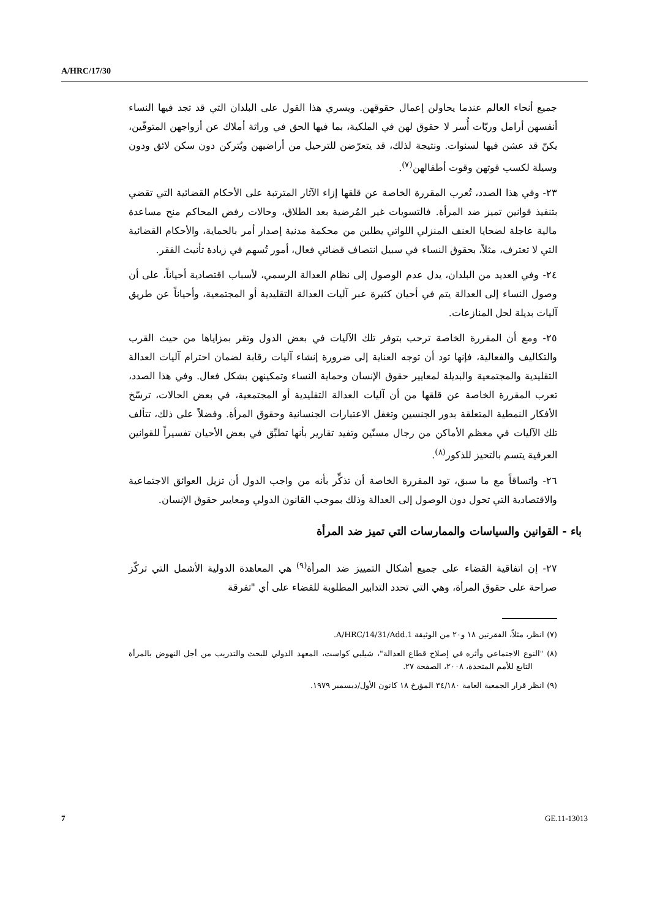A/HRC/17/30
جميع أنحاء العالم عندما يحاولن إعمال حقوقهن. ويسري هذا القول على البلدان التي قد تجد فيها النساء أنفسهن أرامل وربّات أُسر لا حقوق لهن في الملكية، بما فيها الحق في وراثة أملاك عن أزواجهن المتوفّين، يكنّ قد عشن فيها لسنوات. ونتيجة لذلك، قد يتعرّضن للترحيل من أراضيهن ويُتركن دون سكن لائق ودون وسيلة لكسب قوتهن وقوت أطفالهن<sup>(٧)</sup>.
٢٣- وفي هذا الصدد، تُعرب المقررة الخاصة عن قلقها إزاء الآثار المترتبة على الأحكام القضائية التي تقضي بتنفيذ قوانين تميز ضد المرأة. فالتسويات غير المُرضية بعد الطلاق، وحالات رفض المحاكم منح مساعدة مالية عاجلة لضحايا العنف المنزلي اللواتي يطلبن من محكمة مدنية إصدار أمر بالحماية، والأحكام القضائية التي لا تعترف، مثلاً، بحقوق النساء في سبيل انتصاف قضائي فعال، أمور تُسهم في زيادة تأنيث الفقر.
٢٤- وفي العديد من البلدان، يدل عدم الوصول إلى نظام العدالة الرسمي، لأسباب اقتصادية أحياناً، على أن وصول النساء إلى العدالة يتم في أحيان كثيرة عبر آليات العدالة التقليدية أو المجتمعية، وأحياناً عن طريق آليات بديلة لحل المنازعات.
٢٥- ومع أن المقررة الخاصة ترحب بتوفر تلك الآليات في بعض الدول وتقر بمزاياها من حيث القرب والتكاليف والفعالية، فإنها تود أن توجه العناية إلى ضرورة إنشاء آليات رقابة لضمان احترام آليات العدالة التقليدية والمجتمعية والبديلة لمعايير حقوق الإنسان وحماية النساء وتمكينهن بشكل فعال. وفي هذا الصدد، تعرب المقررة الخاصة عن قلقها من أن آليات العدالة التقليدية أو المجتمعية، في بعض الحالات، ترسّخ الأفكار النمطية المتعلقة بدور الجنسين وتغفل الاعتبارات الجنسانية وحقوق المرأة. وفضلاً على ذلك، تتألف تلك الآليات في معظم الأماكن من رجال مسنّين وتفيد تقارير بأنها تطبِّق في بعض الأحيان تفسيراً للقوانين العرفية يتسم بالتحيز للذكور<sup>(٨)</sup>.
٢٦- واتساقاً مع ما سبق، تود المقررة الخاصة أن تذكِّر بأنه من واجب الدول أن تزيل العوائق الاجتماعية والاقتصادية التي تحول دون الوصول إلى العدالة وذلك بموجب القانون الدولي ومعايير حقوق الإنسان.
باء - القوانين والسياسات والممارسات التي تميز ضد المرأة
٢٧- إن اتفاقية القضاء على جميع أشكال التمييز ضد المرأة<sup>(٩)</sup> هي المعاهدة الدولية الأشمل التي تركّز صراحة على حقوق المرأة، وهي التي تحدد التدابير المطلوبة للقضاء على أي "تفرقة
(٧) انظر، مثلاً، الفقرتين ١٨ و٢٠ من الوثيقة A/HRC/14/31/Add.1.
(٨) "النوع الاجتماعي وأثره في إصلاح قطاع العدالة"، شيلبي كواست، المعهد الدولي للبحث والتدريب من أجل النهوض بالمرأة التابع للأمم المتحدة، ٢٠٠٨، الصفحة ٢٧.
(٩) انظر قرار الجمعية العامة ٣٤/١٨٠ المؤرخ ١٨ كانون الأول/ديسمبر ١٩٧٩.
7 GE.11-13013